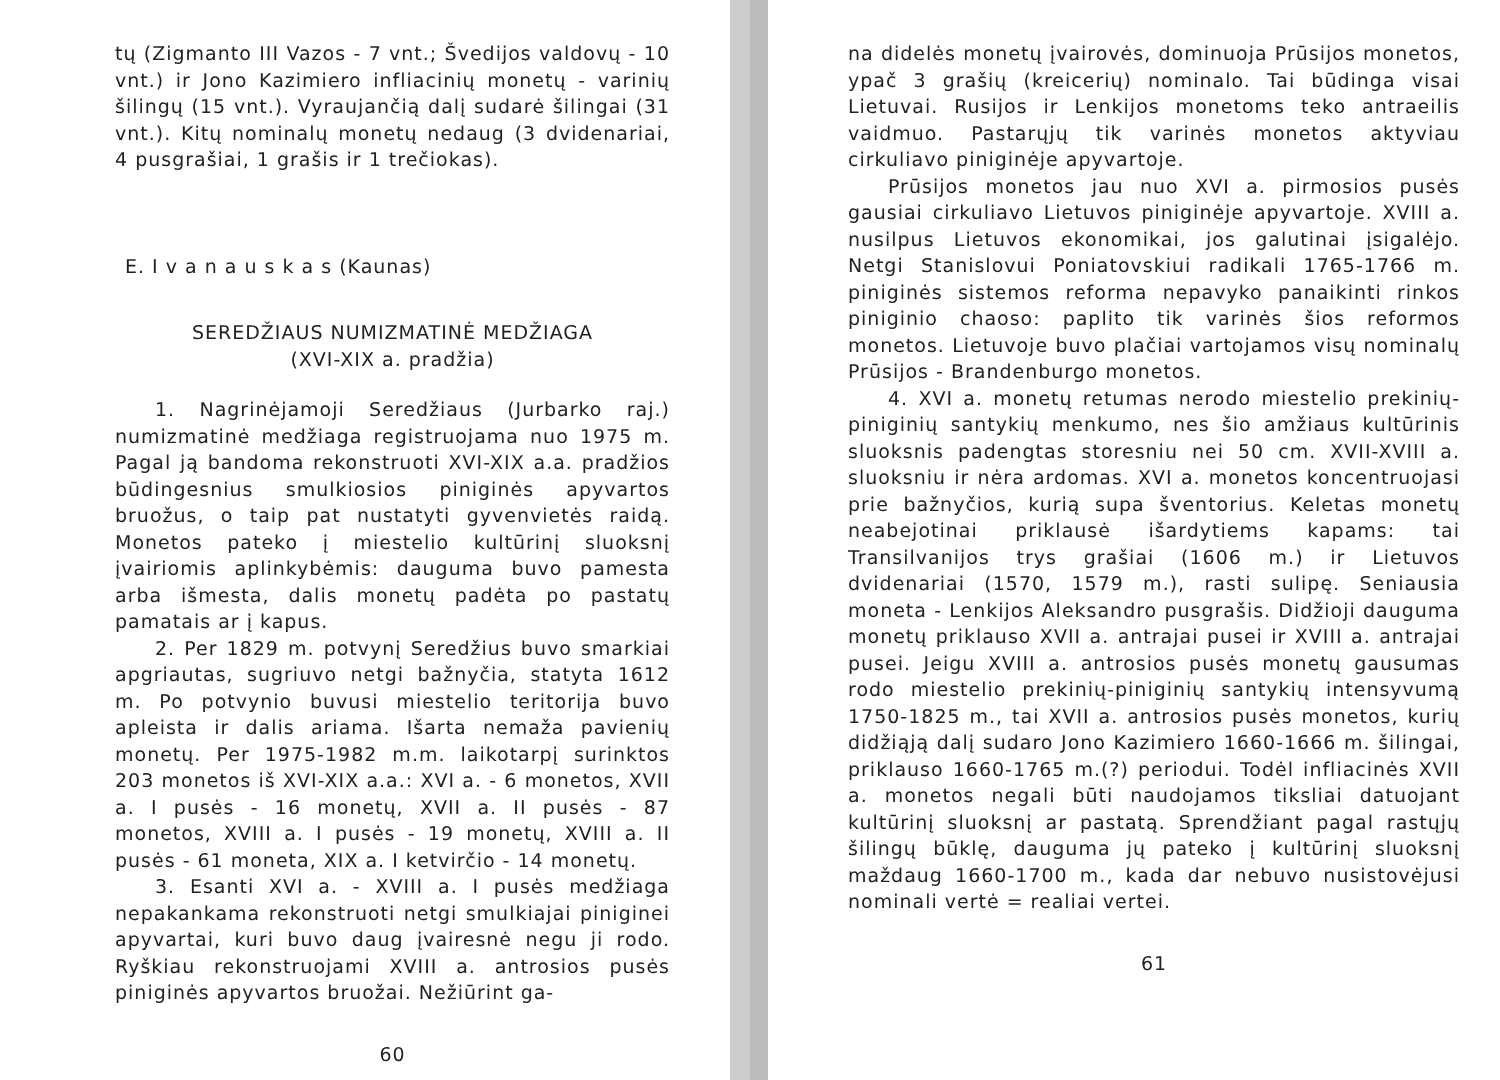tų (Zigmanto III Vazos - 7 vnt.; Švedijos valdovų - 10 vnt.) ir Jono Kazimiero infliacinių monetų - varinių šilingų (15 vnt.). Vyraujančią dalį sudarė šilingai (31 vnt.). Kitų nominalų monetų nedaug (3 dvidenariai, 4 pusgrašiai, 1 grašis ir 1 trečiokas).
E. I v a n a u s k a s (Kaunas)
SEREDŽIAUS NUMIZMATINĖ MEDŽIAGA
(XVI-XIX a. pradžia)
1. Nagrinėjamoji Seredžiaus (Jurbarko raj.) numizmatinė medžiaga registruojama nuo 1975 m. Pagal ją bandoma rekonstruoti XVI-XIX a.a. pradžios būdingesnius smulkiosios piniginės apyvartos bruožus, o taip pat nustatyti gyvenvietės raidą. Monetos pateko į miestelio kultūrinį sluoksnį įvairiomis aplinkybėmis: dauguma buvo pamesta arba išmesta, dalis monetų padėta po pastatų pamatais ar į kapus.
2. Per 1829 m. potvynį Seredžius buvo smarkiai apgriautas, sugriuvo netgi bažnyčia, statyta 1612 m. Po potvynio buvusi miestelio teritorija buvo apleista ir dalis ariama. Išarta nemaža pavienių monetų. Per 1975-1982 m.m. laikotarpį surinktos 203 monetos iš XVI-XIX a.a.: XVI a. - 6 monetos, XVII a. I pusės - 16 monetų, XVII a. II pusės - 87 monetos, XVIII a. I pusės - 19 monetų, XVIII a. II pusės - 61 moneta, XIX a. I ketvirčio - 14 monetų.
3. Esanti XVI a. - XVIII a. I pusės medžiaga nepakankama rekonstruoti netgi smulkiajai piniginei apyvartai, kuri buvo daug įvairesnė negu ji rodo. Ryškiau rekonstruojami XVIII a. antrosios pusės piniginės apyvartos bruožai. Nežiūrint ga-
60
na didelės monetų įvairovės, dominuoja Prūsijos monetos, ypač 3 grašių (kreicerių) nominalo. Tai būdinga visai Lietuvai. Rusijos ir Lenkijos monetoms teko antraeilis vaidmuo. Pastarųjų tik varinės monetos aktyviau cirkuliavo piniginėje apyvartoje.
Prūsijos monetos jau nuo XVI a. pirmosios pusės gausiai cirkuliavo Lietuvos piniginėje apyvartoje. XVIII a. nusilpus Lietuvos ekonomikai, jos galutinai įsigalėjo. Netgi Stanislovui Poniatovskiui radikali 1765-1766 m. piniginės sistemos reforma nepavyko panaikinti rinkos piniginio chaoso: paplito tik varinės šios reformos monetos. Lietuvoje buvo plačiai vartojamos visų nominalų Prūsijos - Brandenburgo monetos.
4. XVI a. monetų retumas nerodo miestelio prekinių-piniginių santykių menkumo, nes šio amžiaus kultūrinis sluoksnis padengtas storesniu nei 50 cm. XVII-XVIII a. sluoksniu ir nėra ardomas. XVI a. monetos koncentruojasi prie bažnyčios, kurią supa šventorius. Keletas monetų neabejotinai priklausė išardytiems kapams: tai Transilvanijos trys grašiai (1606 m.) ir Lietuvos dvidenariai (1570, 1579 m.), rasti sulipę. Seniausia moneta - Lenkijos Aleksandro pusgrašis. Didžioji dauguma monetų priklauso XVII a. antrajai pusei ir XVIII a. antrajai pusei. Jeigu XVIII a. antrosios pusės monetų gausumas rodo miestelio prekinių-piniginių santykių intensyvumą 1750-1825 m., tai XVII a. antrosios pusės monetos, kurių didžiąją dalį sudaro Jono Kazimiero 1660-1666 m. šilingai, priklauso 1660-1765 m.(?) periodui. Todėl infliacinės XVII a. monetos negali būti naudojamos tiksliai datuojant kultūrinį sluoksnį ar pastatą. Sprendžiant pagal rastųjų šilingų būklę, dauguma jų pateko į kultūrinį sluoksnį maždaug 1660-1700 m., kada dar nebuvo nusistovėjusi nominali vertė = realiai vertei.
61